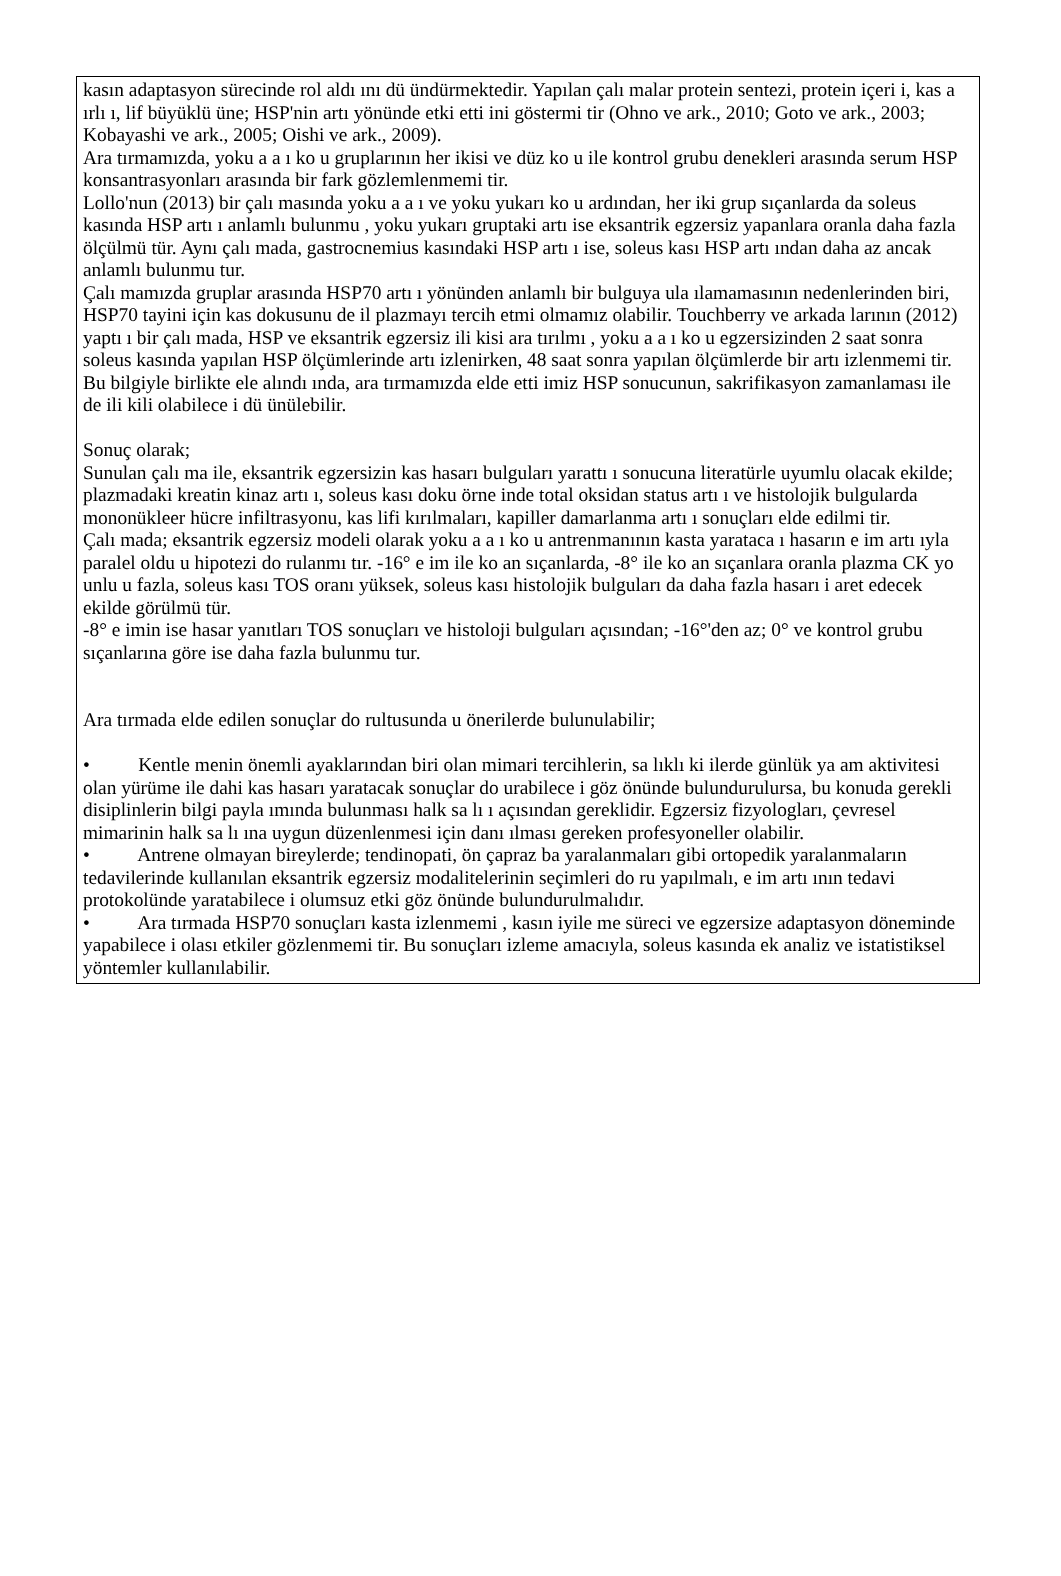kasın adaptasyon sürecinde rol aldı ını dü ündürmektedir. Yapılan çalı malar protein sentezi, protein içeri i, kas a ırlı ı, lif büyüklü üne; HSP'nin artı yönünde etki etti ini göstermi tir (Ohno ve ark., 2010; Goto ve ark., 2003; Kobayashi ve ark., 2005; Oishi ve ark., 2009).
Ara tırmamızda, yoku a a ı ko u gruplarının her ikisi ve düz ko u ile kontrol grubu denekleri arasında serum HSP konsantrasyonları arasında bir fark gözlemlenmemi tir.
Lollo'nun (2013) bir çalı masında yoku a a ı ve yoku yukarı ko u ardından, her iki grup sıçanlarda da soleus kasında HSP artı ı anlamlı bulunmu , yoku yukarı gruptaki artı ise eksantrik egzersiz yapanlara oranla daha fazla ölçülmü tür. Aynı çalı mada, gastrocnemius kasındaki HSP artı ı ise, soleus kası HSP artı ından daha az ancak anlamlı bulunmu tur.
Çalı mamızda gruplar arasında HSP70 artı ı yönünden anlamlı bir bulguya ula ılamamasının nedenlerinden biri, HSP70 tayini için kas dokusunu de il plazmayı tercih etmi olmamız olabilir. Touchberry ve arkada larının (2012) yaptı ı bir çalı mada, HSP ve eksantrik egzersiz ili kisi ara tırılmı , yoku a a ı ko u egzersizinden 2 saat sonra soleus kasında yapılan HSP ölçümlerinde artı izlenirken, 48 saat sonra yapılan ölçümlerde bir artı izlenmemi tir. Bu bilgiyle birlikte ele alındı ında, ara tırmamızda elde etti imiz HSP sonucunun, sakrifikasyon zamanlaması ile de ili kili olabilece i dü ünülebilir.
Sonuç olarak;
Sunulan çalı ma ile, eksantrik egzersizin kas hasarı bulguları yarattı ı sonucuna literatürle uyumlu olacak ekilde; plazmadaki kreatin kinaz artı ı, soleus kası doku örne inde total oksidan status artı ı ve histolojik bulgularda mononükleer hücre infiltrasyonu, kas lifi kırılmaları, kapiller damarlanma artı ı sonuçları elde edilmi tir.
Çalı mada; eksantrik egzersiz modeli olarak yoku a a ı ko u antrenmanının kasta yarataca ı hasarın e im artı ıyla paralel oldu u hipotezi do rulanmı tır. -16° e im ile ko an sıçanlarda, -8° ile ko an sıçanlara oranla plazma CK yo unlu u fazla, soleus kası TOS oranı yüksek, soleus kası histolojik bulguları da daha fazla hasarı i aret edecek ekilde görülmü tür.
-8° e imin ise hasar yanıtları TOS sonuçları ve histoloji bulguları açısından; -16°'den az; 0° ve kontrol grubu sıçanlarına göre ise daha fazla bulunmu tur.
Ara tırmada elde edilen sonuçlar do rultusunda u önerilerde bulunulabilir;
• Kentle menin önemli ayaklarından biri olan mimari tercihlerin, sa lıklı ki ilerde günlük ya am aktivitesi olan yürüme ile dahi kas hasarı yaratacak sonuçlar do urabilece i göz önünde bulundurulursa, bu konuda gerekli disiplinlerin bilgi payla ımında bulunması halk sa lı ı açısından gereklidir. Egzersiz fizyologları, çevresel mimarinin halk sa lı ına uygun düzenlenmesi için danı ılması gereken profesyoneller olabilir.
• Antrene olmayan bireylerde; tendinopati, ön çapraz ba yaralanmaları gibi ortopedik yaralanmaların tedavilerinde kullanılan eksantrik egzersiz modalitelerinin seçimleri do ru yapılmalı, e im artı ının tedavi protokolünde yaratabilece i olumsuz etki göz önünde bulundurulmalıdır.
• Ara tırmada HSP70 sonuçları kasta izlenmemi , kasın iyile me süreci ve egzersize adaptasyon döneminde yapabilece i olası etkiler gözlenmemi tir. Bu sonuçları izleme amacıyla, soleus kasında ek analiz ve istatistiksel yöntemler kullanılabilir.